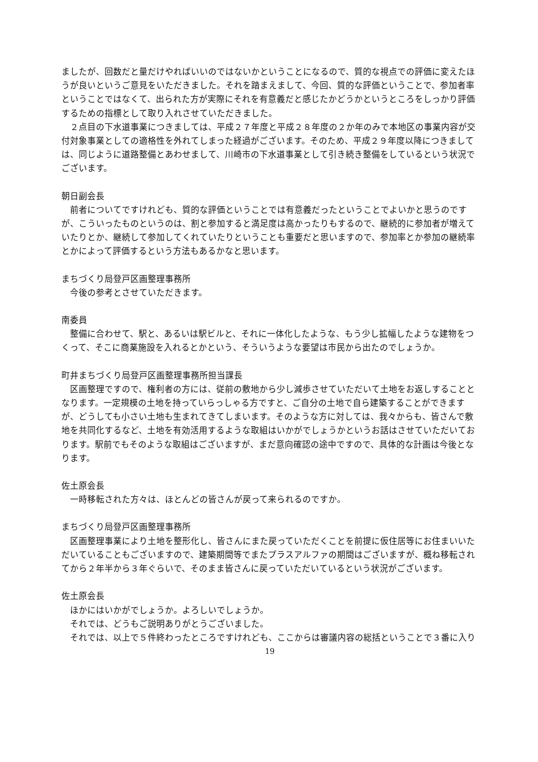ましたが、回数だと量だけやればいいのではないかということになるので、質的な視点での評価に変えたほうが良いというご意見をいただきました。それを踏まえまして、今回、質的な評価ということで、参加者率ということではなくて、出られた方が実際にそれを有意義だと感じたかどうかというところをしっかり評価するための指標として取り入れさせていただきました。
　２点目の下水道事業につきましては、平成２７年度と平成２８年度の２か年のみで本地区の事業内容が交付対象事業としての適格性を外れてしまった経過がございます。そのため、平成２９年度以降につきましては、同じように道路整備とあわせまして、川崎市の下水道事業として引き続き整備をしているという状況でございます。
朝日副会長
　前者についてですけれども、質的な評価ということでは有意義だったということでよいかと思うのですが、こういったものというのは、割と参加すると満足度は高かったりもするので、継続的に参加者が増えていたりとか、継続して参加してくれていたりということも重要だと思いますので、参加率とか参加の継続率とかによって評価するという方法もあるかなと思います。
まちづくり局登戸区画整理事務所
　今後の参考とさせていただきます。
南委員
　整備に合わせて、駅と、あるいは駅ビルと、それに一体化したような、もう少し拡幅したような建物をつくって、そこに商業施設を入れるとかという、そういうような要望は市民から出たのでしょうか。
町井まちづくり局登戸区画整理事務所担当課長
　区画整理ですので、権利者の方には、従前の敷地から少し減歩させていただいて土地をお返しすることとなります。一定規模の土地を持っていらっしゃる方ですと、ご自分の土地で自ら建築することができますが、どうしても小さい土地も生まれてきてしまいます。そのような方に対しては、我々からも、皆さんで敷地を共同化するなど、土地を有効活用するような取組はいかがでしょうかというお話はさせていただいております。駅前でもそのような取組はございますが、まだ意向確認の途中ですので、具体的な計画は今後となります。
佐土原会長
　一時移転された方々は、ほとんどの皆さんが戻って来られるのですか。
まちづくり局登戸区画整理事務所
　区画整理事業により土地を整形化し、皆さんにまた戻っていただくことを前提に仮住居等にお住まいいただいていることもございますので、建築期間等でまたプラスアルファの期間はございますが、概ね移転されてから２年半から３年ぐらいで、そのまま皆さんに戻っていただいているという状況がございます。
佐土原会長
　ほかにはいかがでしょうか。よろしいでしょうか。
　それでは、どうもご説明ありがとうございました。
　それでは、以上で５件終わったところですけれども、ここからは審議内容の総括ということで３番に入り
19